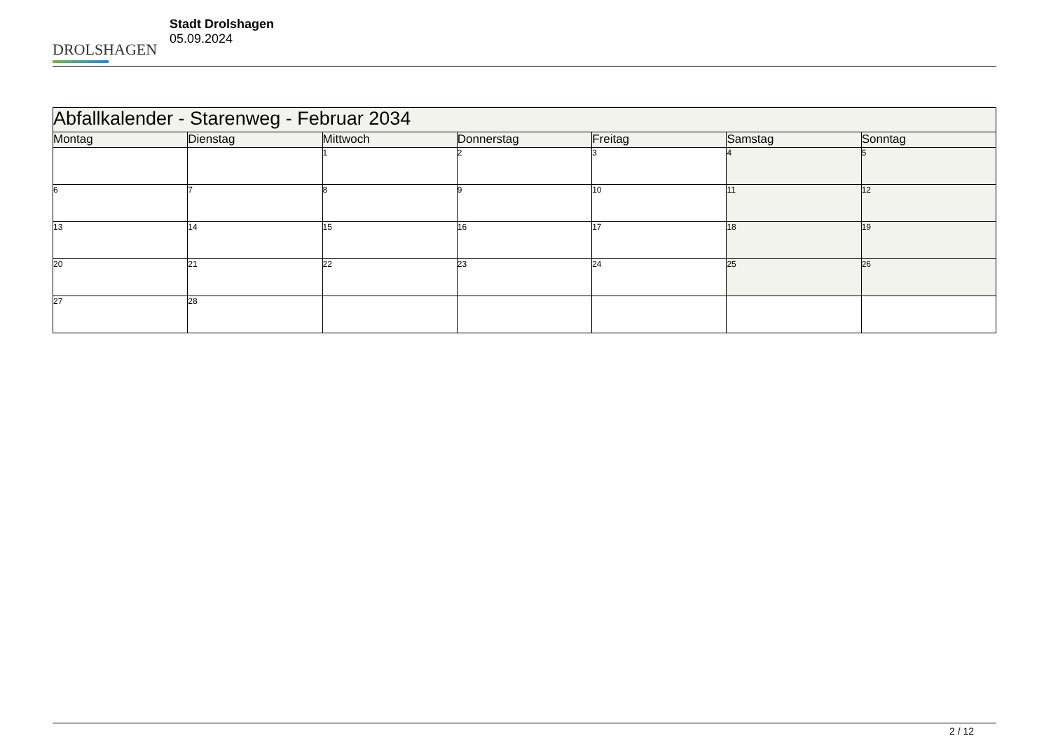DROLSHAGEN
Stadt Drolshagen
05.09.2024
| Abfallkalender - Starenweg - Februar 2034 | | | | | | |
| --- | --- | --- | --- | --- | --- | --- |
| Montag | Dienstag | Mittwoch | Donnerstag | Freitag | Samstag | Sonntag |
| | | 1 | 2 | 3 | 4 | 5 |
| 6 | 7 | 8 | 9 | 10 | 11 | 12 |
| 13 | 14 | 15 | 16 | 17 | 18 | 19 |
| 20 | 21 | 22 | 23 | 24 | 25 | 26 |
| 27 | 28 | | | | | |
2 / 12